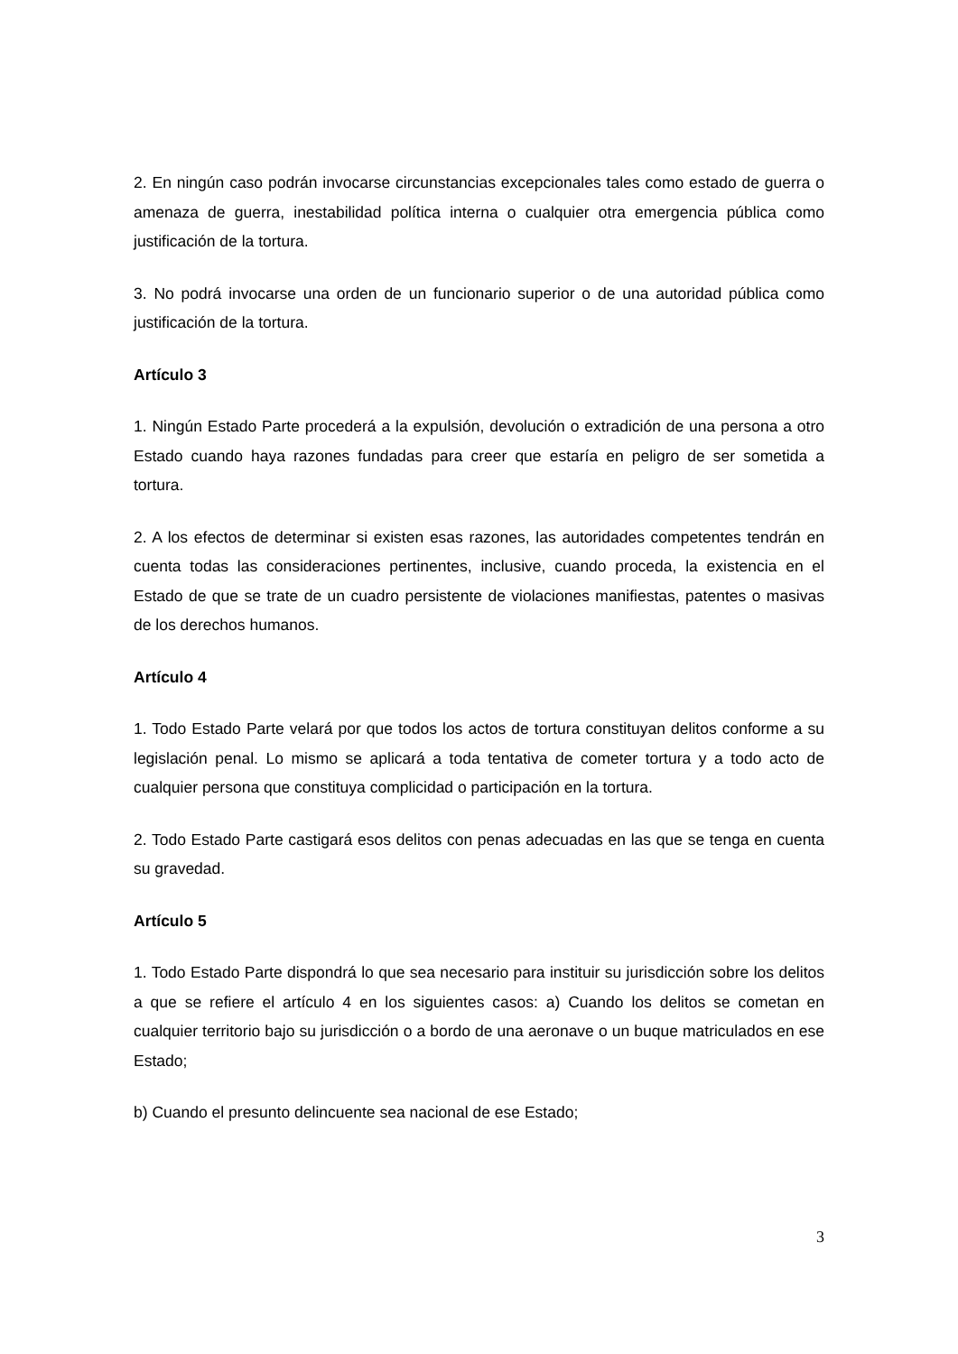2. En ningún caso podrán invocarse circunstancias excepcionales tales como estado de guerra o amenaza de guerra, inestabilidad política interna o cualquier otra emergencia pública como justificación de la tortura.
3. No podrá invocarse una orden de un funcionario superior o de una autoridad pública como justificación de la tortura.
Artículo 3
1. Ningún Estado Parte procederá a la expulsión, devolución o extradición de una persona a otro Estado cuando haya razones fundadas para creer que estaría en peligro de ser sometida a tortura.
2. A los efectos de determinar si existen esas razones, las autoridades competentes tendrán en cuenta todas las consideraciones pertinentes, inclusive, cuando proceda, la existencia en el Estado de que se trate de un cuadro persistente de violaciones manifiestas, patentes o masivas de los derechos humanos.
Artículo 4
1. Todo Estado Parte velará por que todos los actos de tortura constituyan delitos conforme a su legislación penal. Lo mismo se aplicará a toda tentativa de cometer tortura y a todo acto de cualquier persona que constituya complicidad o participación en la tortura.
2. Todo Estado Parte castigará esos delitos con penas adecuadas en las que se tenga en cuenta su gravedad.
Artículo 5
1. Todo Estado Parte dispondrá lo que sea necesario para instituir su jurisdicción sobre los delitos a que se refiere el artículo 4 en los siguientes casos: a) Cuando los delitos se cometan en cualquier territorio bajo su jurisdicción o a bordo de una aeronave o un buque matriculados en ese Estado;
b) Cuando el presunto delincuente sea nacional de ese Estado;
3